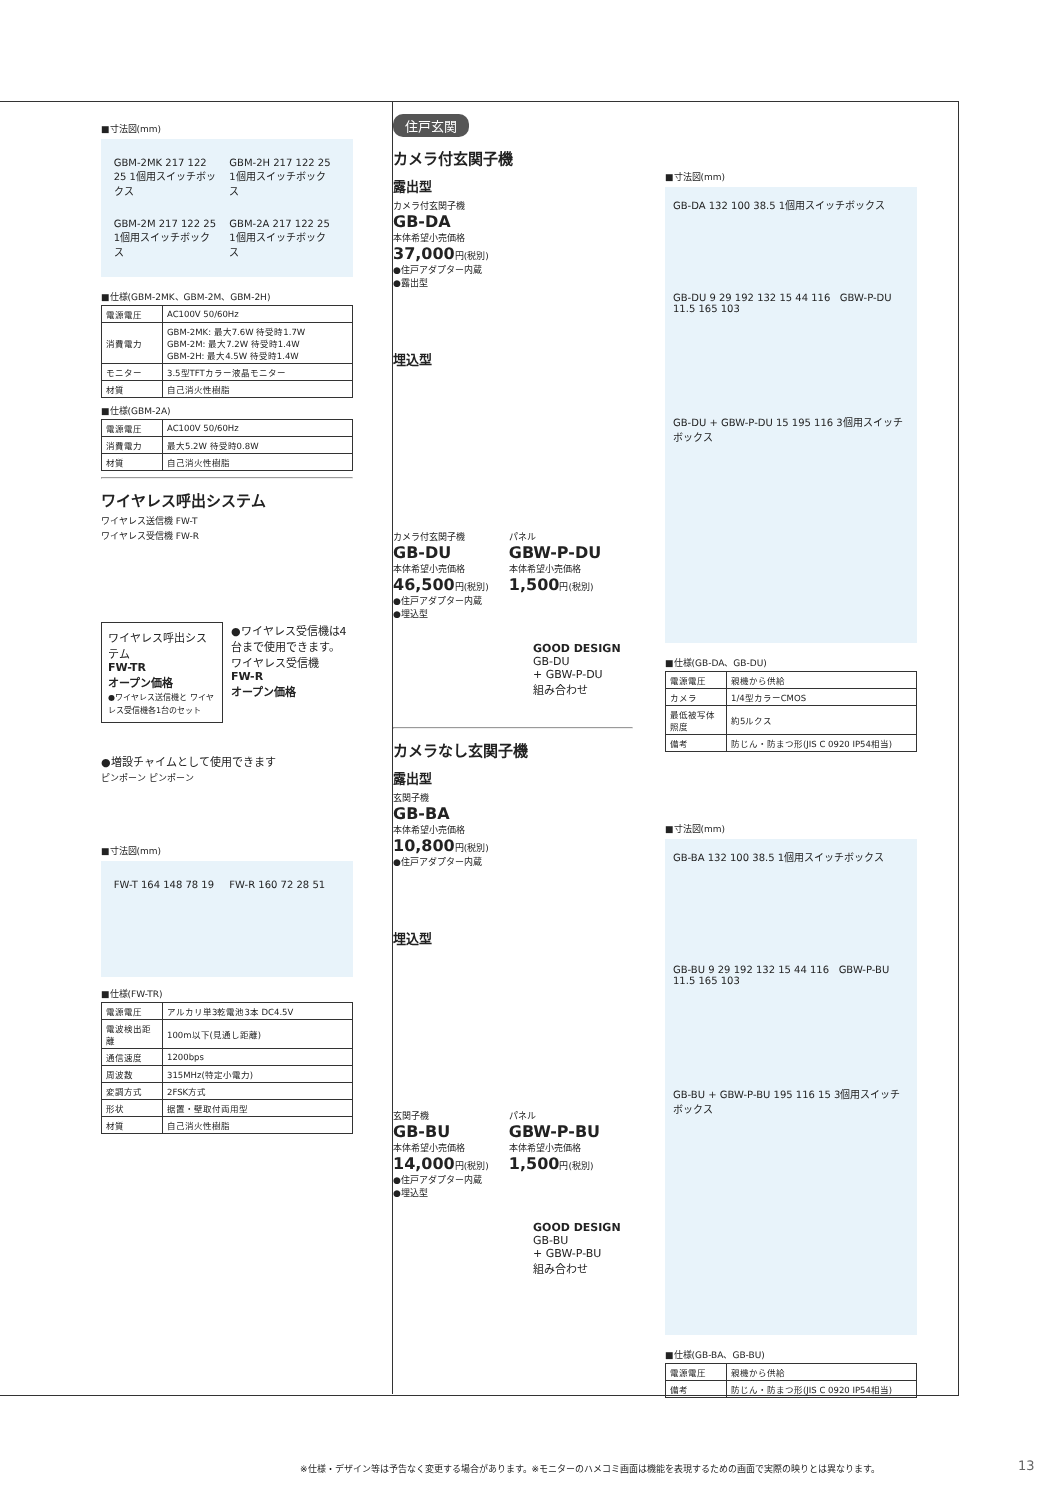■寸法図(mm)
GBM-2MK 217 122 25 1個用スイッチボックス
GBM-2H 217 122 25 1個用スイッチボックス
GBM-2M 217 122 25 1個用スイッチボックス
GBM-2A 217 122 25 1個用スイッチボックス
■仕様(GBM-2MK、GBM-2M、GBM-2H)
| 電源電圧 | AC100V 50/60Hz |
| 消費電力 | GBM-2MK: 最大7.6W 待受時1.7W GBM-2M: 最大7.2W 待受時1.4W GBM-2H: 最大4.5W 待受時1.4W |
| モニター | 3.5型TFTカラー液晶モニター |
| 材質 | 自己消火性樹脂 |
■仕様(GBM-2A)
| 電源電圧 | AC100V 50/60Hz |
| 消費電力 | 最大5.2W 待受時0.8W |
| 材質 | 自己消火性樹脂 |
ワイヤレス呼出システム
ワイヤレス送信機 FW-T
ワイヤレス受信機 FW-R
ワイヤレス呼出システム
FW-TR
オープン価格
●ワイヤレス送信機と ワイヤレス受信機各1台のセット
●ワイヤレス受信機は4台まで使用できます。
ワイヤレス受信機
FW-R
オープン価格
●増設チャイムとして使用できます
ピンポーン ピンポーン
■寸法図(mm)
FW-T 164 148 78 19 FW-R 160 72 28 51
■仕様(FW-TR)
| 電源電圧 | アルカリ単3乾電池3本 DC4.5V |
| 電波検出距離 | 100m以下(見通し距離) |
| 通信速度 | 1200bps |
| 周波数 | 315MHz(特定小電力) |
| 変調方式 | 2FSK方式 |
| 形状 | 据置・壁取付両用型 |
| 材質 | 自己消火性樹脂 |
住戸玄関
カメラ付玄関子機
露出型
カメラ付玄関子機
GB-DA
本体希望小売価格
37,000円(税別)
●住戸アダプター内蔵
●露出型
埋込型
カメラ付玄関子機
GB-DU
本体希望小売価格
46,500円(税別)
●住戸アダプター内蔵
●埋込型
パネル
GBW-P-DU
本体希望小売価格
1,500円(税別)
GOOD DESIGN
GB-DU
+ GBW-P-DU
組み合わせ
カメラなし玄関子機
露出型
玄関子機
GB-BA
本体希望小売価格
10,800円(税別)
●住戸アダプター内蔵
埋込型
玄関子機
GB-BU
本体希望小売価格
14,000円(税別)
●住戸アダプター内蔵
●埋込型
パネル
GBW-P-BU
本体希望小売価格
1,500円(税別)
GOOD DESIGN
GB-BU
+ GBW-P-BU
組み合わせ
■寸法図(mm)
GB-DA 132 100 38.5 1個用スイッチボックス
GB-DU 9 29 192 132 15 44 116 GBW-P-DU 11.5 165 103
GB-DU + GBW-P-DU 15 195 116 3個用スイッチボックス
■仕様(GB-DA、GB-DU)
| 電源電圧 | 親機から供給 |
| カメラ | 1/4型カラーCMOS |
| 最低被写体照度 | 約5ルクス |
| 備考 | 防じん・防まつ形(JIS C 0920 IP54相当) |
■寸法図(mm)
GB-BA 132 100 38.5 1個用スイッチボックス
GB-BU 9 29 192 132 15 44 116 GBW-P-BU 11.5 165 103
GB-BU + GBW-P-BU 195 116 15 3個用スイッチボックス
■仕様(GB-BA、GB-BU)
| 電源電圧 | 親機から供給 |
| 備考 | 防じん・防まつ形(JIS C 0920 IP54相当) |
※仕様・デザイン等は予告なく変更する場合があります。※モニターのハメコミ画面は機能を表現するための画面で実際の映りとは異なります。
13